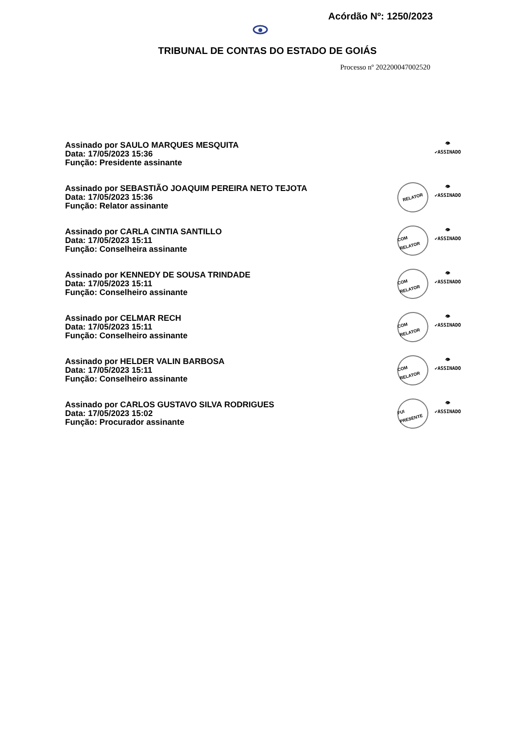Acórdão Nº: 1250/2023
TRIBUNAL DE CONTAS DO ESTADO DE GOIÁS
Processo nº 202200047002520
Assinado por SAULO MARQUES MESQUITA
Data: 17/05/2023 15:36
Função: Presidente assinante
👁
✔ASSINADO
Assinado por SEBASTIÃO JOAQUIM PEREIRA NETO TEJOTA
Data: 17/05/2023 15:36
Função: Relator assinante
RELATOR
👁
✔ASSINADO
Assinado por CARLA CINTIA SANTILLO
Data: 17/05/2023 15:11
Função: Conselheira assinante
COM RELATOR
👁
✔ASSINADO
Assinado por KENNEDY DE SOUSA TRINDADE
Data: 17/05/2023 15:11
Função: Conselheiro assinante
COM RELATOR
👁
✔ASSINADO
Assinado por CELMAR RECH
Data: 17/05/2023 15:11
Função: Conselheiro assinante
COM RELATOR
👁
✔ASSINADO
Assinado por HELDER VALIN BARBOSA
Data: 17/05/2023 15:11
Função: Conselheiro assinante
COM RELATOR
👁
✔ASSINADO
Assinado por CARLOS GUSTAVO SILVA RODRIGUES
Data: 17/05/2023 15:02
Função: Procurador assinante
FUI PRESENTE
👁
✔ASSINADO